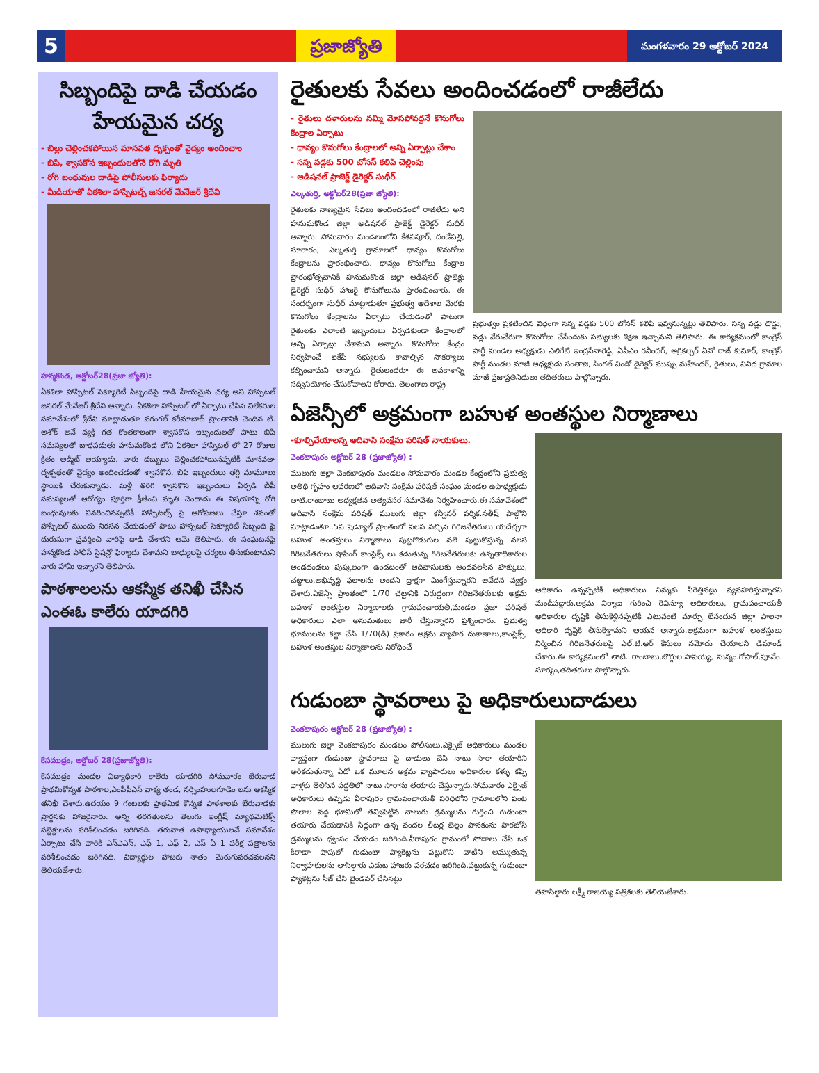5
ప్రజాజ్యోతి
మంగళవారం 29 అక్టోబర్ 2024
సిబ్బందిపై దాడి చేయడం హేయమైన చర్య
- బిల్లు చెల్లించకపోయిన మానవత దృక్పంతో వైద్యం అందించాం
- బిపి, శ్వాసకోస ఇబ్బందులతోనే రోగి మృతి
- రోగి బంధువుల దాడిపై పోలీసులకు ఫిర్యాదు
- మీడియాతో ఏకశిలా హాస్పిటల్స్ జనరల్ మేనేజర్ శ్రీదేవి
హన్మకొండ, అక్టోబర్28(ప్రజా జ్యోతి):
ఏకశిలా హాస్పిటల్ సెక్యూరిటీ సిబ్బందిపై దాడి హేయమైన చర్య అని హాస్పటల్ జనరల్ మేనేజర్ శ్రీదేవి అన్నారు. ఏకశిలా హాస్పిటల్ లో ఏర్పాటు చేసిన విలేకరుల సమావేశంలో శ్రీదేవి మాట్లాడుతూ వరంగల్ కరీమాబాద్ ప్రాంతానికి చెందిన టి. అశోక్ అనే వ్యక్తి గత కొంతకాలంగా శ్వాసకొస ఇబ్బందులతో పాటు బిపి సమస్యలతో బాధపడుతు హనుమకొండ లోని ఏకశిలా హాస్పిటల్ లో 27 రోజుల క్రితం అడ్మిట్ అయ్యాడు. వారు డబ్బులు చెల్లించకపోయినప్పటికీ మానవతా దృక్పథంతో వైద్యం అందించడంతో శ్వాసకొస, బిపి ఇబ్బందులు తగ్గి మామూలు స్థాయికి చేరుకున్నాడు. మళ్లీ తిరిగి శ్వాసకొస ఇబ్బందులు ఏర్పడి బీపీ సమస్యలతో ఆరోగ్యం పూర్తిగా క్షీణించి మృతి చెందాడు ఈ విషయాన్ని రోగి బంధువులకు వివరించినప్పటికీ హాస్పిటల్స్ పై ఆరోపణలు చేస్తూ శవంతో హాస్పిటల్ ముందు నిరసన చేయడంతో పాటు హాస్పటల్ సెక్యూరిటీ సిబ్బంది పై దురుసుగా ప్రవర్తించి వారిపై దాడి చేశారని ఆమె తెలిపారు. ఈ సంఘటనపై హన్మకొండ పోలీస్ స్టేషన్లో ఫిర్యాదు చేశామని బాధ్యులపై చర్యలు తీసుకుంటామని వారు హామీ ఇచ్చారని తెలిపారు.
పాఠశాలలను ఆకస్మిక తనిఖీ చేసిన ఎంఈఓ కాలేరు యాదగిరి
కేసముద్రం, అక్టోబర్ 28(ప్రజాజ్యోతి):
కేసముద్రం మండల విద్యాధికారి కాలేరు యాదగిరి సోమవారం బేరువాడ ప్రాథమికోన్నత పాఠశాల,ఎంపీపీఎస్ వాక్య తండ, నర్సింహులగూడెం లను ఆకస్మిక తనిఖీ చేశారు.ఉదయం 9 గంటలకు ప్రాథమిక కొన్నత పాఠశాలకు బేరువాడకు ప్రార్ధనకు హాజరైనారు. అన్ని తరగతులను తెలుగు ఇంగ్లీష్ మ్యాథమెటిక్స్ సబ్జెక్టులను పరిశీలించడం జరిగినది. తరువాత ఉపాధ్యాయులచే సమావేశం ఏర్పాటు చేసి వారికి ఎస్ఎఎస్, ఎఫ్ 1, ఎఫ్ 2, ఎస్ ఏ 1 పరీక్ష పత్రాలను పరిశీలించడం జరిగినది. విద్యార్థుల హాజరు శాతం మెరుగుపరచవలనని తెలియజేశారు.
రైతులకు సేవలు అందించడంలో రాజీలేదు
- రైతులు దళారులను నమ్మి మోసపోవద్దనే కొనుగోలు కేంద్రాల ఏర్పాటు
- ధాన్యం కొనుగోలు కేంద్రాలలో అన్ని ఏర్పాట్లు చేశాం
- సన్న వడ్లకు 500 బోనస్ కలిపి చెల్లింపు
- అడిషనల్ ప్రాజెక్ట్ డైరెక్టర్ సుధీర్
ఎల్కతుర్తి, అక్టోబర్28(ప్రజా జ్యోతి):
రైతులకు నాణ్యమైన సేవలు అందించడంలో రాజీలేదు అని హనుమకొండ జిల్లా అడిషనల్ ప్రాజెక్ట్ డైరెక్టర్ సుధీర్ అన్నారు. సోమవారం మండలంలోని కేశవపూర్, దండేపల్లి, సూరారం, ఎల్కతుర్తి గ్రామాలలో ధాన్యం కొనుగోలు కేంద్రాలను ప్రారంభించారు. ధాన్యం కొనుగోలు కేంద్రాల ప్రారంభోత్సవానికి హనుమకొండ జిల్లా అడిషనల్ ప్రాజెక్టు డైరెక్టర్ సుధీర్ హాజరై కొనుగోలును ప్రారంభించారు. ఈ సందర్భంగా సుధీర్ మాట్లాడుతూ ప్రభుత్వ ఆదేశాల మేరకు కొనుగోలు కేంద్రాలను ఏర్పాటు చేయడంతో పాటుగా రైతులకు ఎలాంటి ఇబ్బందులు ఏర్పడకుండా కేంద్రాలలో అన్ని ఏర్పాట్లు చేశామని అన్నారు. కొనుగోలు కేంద్రం నిర్వహించే ఐకేపీ సభ్యులకు కావాల్సిన సౌకర్యాలు కల్పించామని అన్నారు. రైతులందరూ ఈ అవకాశాన్ని సద్వినియోగం చేసుకోవాలని కోరారు. తెలంగాణ రాష్ట్ర
ప్రభుత్వం ప్రకటించిన విధంగా సన్న వడ్లకు 500 బోనస్ కలిపి ఇవ్వనున్నట్లు తెలిపారు. సన్న వడ్లు దొడ్డు, వడ్లు వేరువేరుగా కొనుగోలు చేసేందుకు సభ్యులకు శిక్షణ ఇచ్చామని తెలిపారు. ఈ కార్యక్రమంలో కాంగ్రెస్ పార్టీ మండల అధ్యక్షుడు ఎలిగేటి ఇంద్రసేనారెడ్డి, ఏపీఎం రవీందర్, అగ్రికల్చర్ ఏవో రాజ్ కుమార్, కాంగ్రెస్ పార్టీ మండల మాజీ అధ్యక్షుడు సంతాజి, సింగల్ విండో డైరెక్టర్ ముప్పు మహేందర్, రైతులు, వివిధ గ్రామాల మాజీ ప్రజాప్రతినిధులు తదితరులు పాల్గొన్నారు.
ఏజెన్సీలో అక్రమంగా బహుళ అంతస్థుల నిర్మాణాలు
-కూల్చివేయాలన్న ఆదివాసి సంక్షేమ పరిషత్ నాయకులు.
వెంకటాపురం అక్టోబర్ 28 (ప్రజాజ్యోతి) :
ములుగు జిల్లా వెంకటాపురం మండలం సోమవారం మండల కేంద్రంలోని ప్రభుత్వ అతిథి గృహం ఆవరణలో ఆదివాసి సంక్షేమ పరిషత్ సంఘం మండల ఉపాధ్యక్షుడు తాటి.రాంబాబు అధ్యక్షతన అత్యవసర సమావేశం నిర్వహించారు.ఈ సమావేశంలో ఆదివాసి సంక్షేమ పరిషత్ ములుగు జిల్లా కన్వీనర్ పర్శిక.సతీష్ పాల్గొని మాట్లాడుతూ..5వ షెడ్యూల్ ప్రాంతంలో వలస వచ్చిన గిరిజనేతరులు యదేచ్చగా బహుళ అంతస్తులు నిర్మాణాలు పుట్టగొడుగుల వలె పుట్టుకొస్తున్న వలస గిరిజనేతరులు షాపింగ్ కాంప్లెక్స్ లు కడుతున్న గిరిజనేతరులకు ఉన్నతాధికారుల అండదండలు పుష్కలంగా ఉండటంతో ఆదివాసులకు అందవలసిన హక్కులు, చట్టాలు,అభివృద్ధి ఫలాలను అందని ద్రాక్షగా మింగేస్తున్నారని ఆవేదన వ్యక్తం చేశారు.ఏజెన్సీ ప్రాంతంలో 1/70 చట్టానికి విరుద్ధంగా గిరిజనేతరులకు అక్రమ బహుళ అంతస్తుల నిర్మాణాలకు గ్రామపంచాయతీ,మండల ప్రజా పరిషత్ అధికారులు ఎలా అనుమతులు జారీ చేస్తున్నారని ప్రశ్నించారు. ప్రభుత్వ భూములను కబ్జా చేసి 1/70(డి) ప్రకారం అక్రమ వ్యాపార దుకాణాలు,కాంప్లెక్స్, బహుళ అంతస్తుల నిర్మాణాలను నిరోధించే
అధికారం ఉన్నప్పటికీ అధికారులు నిమ్మకు నీరెత్తినట్లు వ్యవహరిస్తున్నారని మండిపడ్డారు.అక్రమ నిర్మాణ గురించి రెవిన్యూ అధికారులు, గ్రామపంచాయతీ అధికారుల దృష్టికి తీసుకెళ్లినప్పటికీ ఎటువంటి మార్పు లేనందున జిల్లా పాలనా అధికారి దృష్టికి తీసుకెళ్తామని ఆయన అన్నారు.అక్రమంగా బహుళ అంతస్తులు నిర్మించిన గిరిజనేతరులపై ఎల్.టి.ఆర్ కేసులు నమోదు చేయాలని డిమాండ్ చేశారు.ఈ కార్యక్రమంలో తాటి. రాంబాబు,బొగ్గుల.పాపయ్య, సున్నం.గోపాల్,పూనేం. సూర్యం,తదితరులు పాల్గొన్నారు.
గుడుంబా స్థావరాలు పై అధికారులుదాడులు
వెంకటాపురం అక్టోబర్ 28 (ప్రజాజ్యోతి) :
ములుగు జిల్లా వెంకటాపురం మండలం పోలీసులు,ఎక్సైజ్ అధికారులు మండల వ్యాప్తంగా గుడుంబా స్థావరాలు పై దాడులు చేసి నాటు సారా తయారీని అరికడుతున్నా ఏదో ఒక మూలన అక్రమ వ్యాపారులు అధికారుల కళ్ళు కప్పి వాళ్లకు తెలిసిన పద్ధతిలో నాటు సారాను తయారు చేస్తున్నారు.సోమవారం ఎక్సైజ్ అధికారులు ఉప్పెడు వీరాపురం గ్రామపంచాయతీ పరిధిలోని గ్రామాలలోని పంట పొలాల వద్ద భూమిలో తవ్విపెట్టిన నాలుగు డ్రమ్ములను గుర్తించి గుడుంబా తయారు చేయడానికి సిద్ధంగా ఉన్న వందల లీటర్ల బెల్లం పానకంను పారబోసి డ్రమ్ములను ధ్వంసం చేయడం జరిగింది.వీరాపురం గ్రామంలో సోదాలు చేసి ఒక కిరాణా షాపులో గుడుంబా ప్యాకెట్లను పట్టుకొని వాటిని అమ్ముతున్న నిర్వాహకులను తాసిల్దారు ఎదుట హాజరు పరచడం జరిగింది.పట్టుకున్న గుడుంబా ప్యాకెట్లను సీజ్ చేసి బైండవర్ చేసినట్లు
తహసిల్దారు లక్ష్మీ రాజయ్య పత్రికలకు తెలియజేశారు.